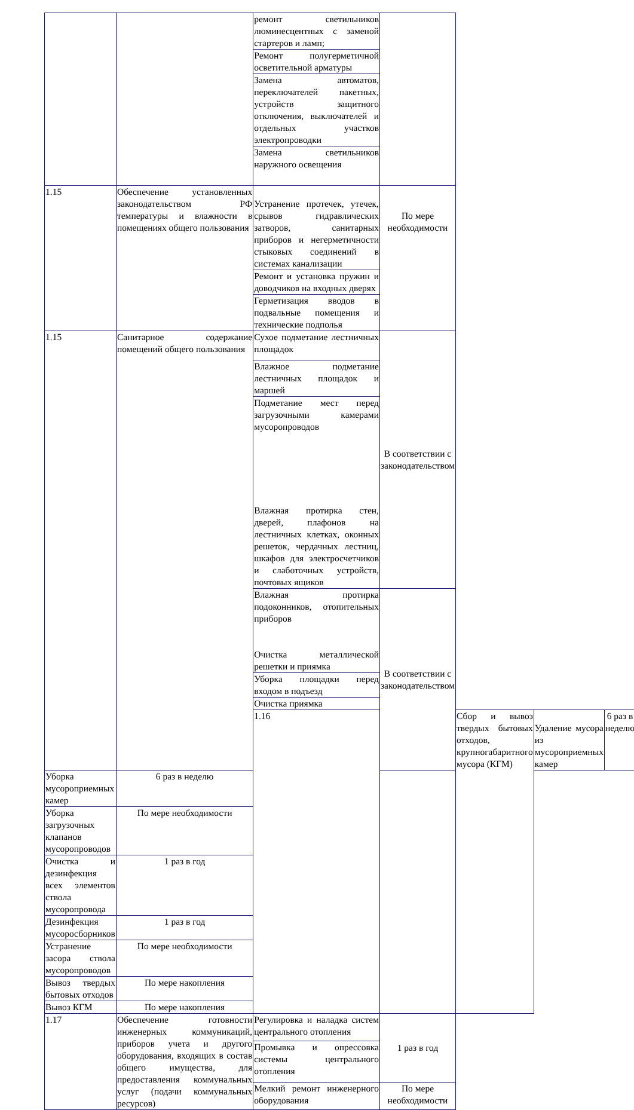| | | ремонт светильников люминесцентных с заменой стартеров и ламп; | | | | |
| | | Ремонт полугерметичной осветительной арматуры | | | | |
| | | Замена автоматов, переключателей пакетных, устройств защитного отключения, выключателей и отдельных участков электропроводки | | | | |
| | | Замена светильников наружного освещения | | | | |
| 1.15 | Обеспечение установленных законодательством РФ температуры и влажности в помещениях общего пользования | Устранение протечек, утечек, срывов гидравлических затворов, санитарных приборов и негерметичности стыковых соединений в системах канализации | По мере необходимости | | | |
| | | Ремонт и установка пружин и доводчиков на входных дверях | | | | |
| | | Герметизация вводов в подвальные помещения и технические подполья | | | | |
| 1.15 | Санитарное содержание помещений общего пользования | Сухое подметание лестничных площадок | В соответствии с законодательством | | | |
| | | Влажное подметание лестничных площадок и маршей | | | | |
| | | Подметание мест перед загрузочными камерами мусоропроводов Влажная протирка стен, дверей, плафонов на лестничных клетках, оконных решеток, чердачных лестниц, шкафов для электросчетчиков и слаботочных устройств, почтовых ящиков | | | | |
| | | Влажная протирка подоконников, отопительных приборов Очистка металлической решетки и приямка | В соответствии с законодательством | | | |
| | | Уборка площадки перед входом в подъезд | | | | |
| | | Очистка приямка | | | | |
| | | 1.16 | | Сбор и вывоз твердых бытовых отходов, крупногабаритного мусора (КГМ) | Удаление мусора из мусороприемных камер | 6 раз в неделю |
| Уборка мусороприемных камер | 6 раз в неделю | | | | | |
| Уборка загрузочных клапанов мусоропроводов | По мере необходимости | | | | | |
| Очистка и дезинфекция всех элементов ствола мусоропровода | 1 раз в год | | | | | |
| Дезинфекция мусоросборников | 1 раз в год | | | | | |
| Устранение засора ствола мусоропроводов | По мере необходимости | | | | | |
| Вывоз твердых бытовых отходов | По мере накопления | | | | | |
| Вывоз КГМ | По мере накопления | | | | | |
| 1.17 | Обеспечение готовности инженерных коммуникаций, приборов учета и другого оборудования, входящих в состав общего имущества, для предоставления коммунальных услуг (подачи коммунальных ресурсов) | Регулировка и наладка систем центрального отопления | 1 раз в год | | | |
| | | Промывка и опрессовка системы центрального отопления | | | | |
| | | Мелкий ремонт инженерного оборудования | По мере необходимости | | | |